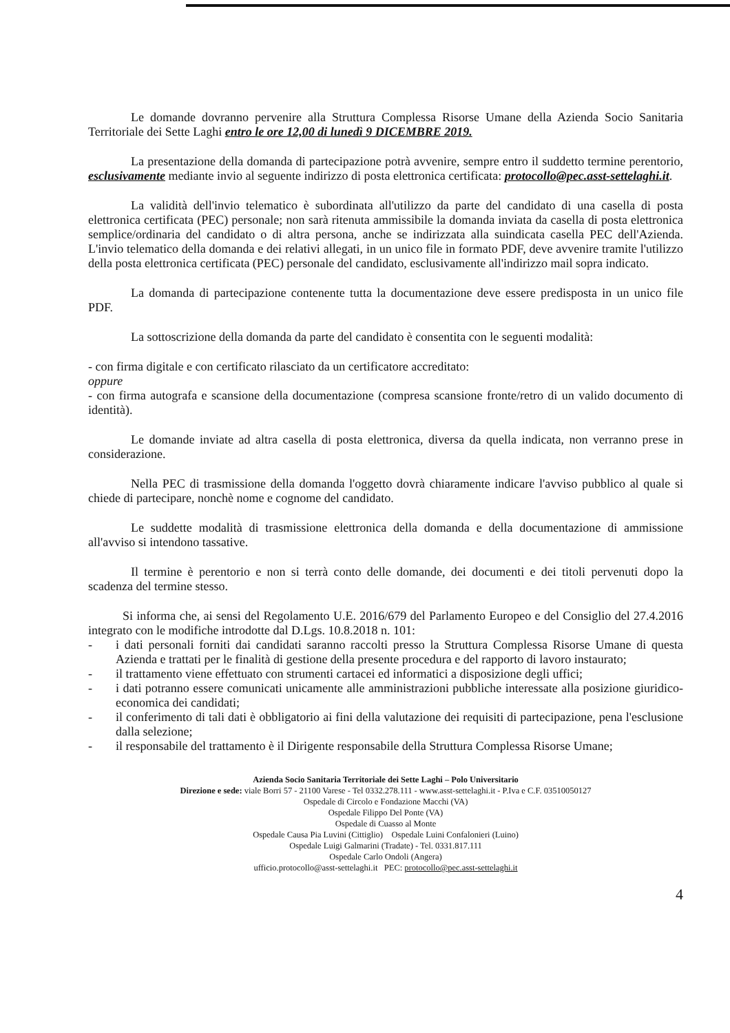Le domande dovranno pervenire alla Struttura Complessa Risorse Umane della Azienda Socio Sanitaria Territoriale dei Sette Laghi entro le ore 12,00 di lunedì 9 DICEMBRE 2019.
La presentazione della domanda di partecipazione potrà avvenire, sempre entro il suddetto termine perentorio, esclusivamente mediante invio al seguente indirizzo di posta elettronica certificata: protocollo@pec.asst-settelaghi.it.
La validità dell'invio telematico è subordinata all'utilizzo da parte del candidato di una casella di posta elettronica certificata (PEC) personale; non sarà ritenuta ammissibile la domanda inviata da casella di posta elettronica semplice/ordinaria del candidato o di altra persona, anche se indirizzata alla suindicata casella PEC dell'Azienda. L'invio telematico della domanda e dei relativi allegati, in un unico file in formato PDF, deve avvenire tramite l'utilizzo della posta elettronica certificata (PEC) personale del candidato, esclusivamente all'indirizzo mail sopra indicato.
La domanda di partecipazione contenente tutta la documentazione deve essere predisposta in un unico file PDF.
La sottoscrizione della domanda da parte del candidato è consentita con le seguenti modalità:
- con firma digitale e con certificato rilasciato da un certificatore accreditato:
oppure
- con firma autografa e scansione della documentazione (compresa scansione fronte/retro di un valido documento di identità).
Le domande inviate ad altra casella di posta elettronica, diversa da quella indicata, non verranno prese in considerazione.
Nella PEC di trasmissione della domanda l'oggetto dovrà chiaramente indicare l'avviso pubblico al quale si chiede di partecipare, nonchè nome e cognome del candidato.
Le suddette modalità di trasmissione elettronica della domanda e della documentazione di ammissione all'avviso si intendono tassative.
Il termine è perentorio e non si terrà conto delle domande, dei documenti e dei titoli pervenuti dopo la scadenza del termine stesso.
Si informa che, ai sensi del Regolamento U.E. 2016/679 del Parlamento Europeo e del Consiglio del 27.4.2016 integrato con le modifiche introdotte dal D.Lgs. 10.8.2018 n. 101:
- i dati personali forniti dai candidati saranno raccolti presso la Struttura Complessa Risorse Umane di questa Azienda e trattati per le finalità di gestione della presente procedura e del rapporto di lavoro instaurato;
- il trattamento viene effettuato con strumenti cartacei ed informatici a disposizione degli uffici;
- i dati potranno essere comunicati unicamente alle amministrazioni pubbliche interessate alla posizione giuridico-economica dei candidati;
- il conferimento di tali dati è obbligatorio ai fini della valutazione dei requisiti di partecipazione, pena l'esclusione dalla selezione;
- il responsabile del trattamento è il Dirigente responsabile della Struttura Complessa Risorse Umane;
Azienda Socio Sanitaria Territoriale dei Sette Laghi – Polo Universitario
Direzione e sede: viale Borri 57 - 21100 Varese - Tel 0332.278.111 - www.asst-settelaghi.it - P.Iva e C.F. 03510050127
Ospedale di Circolo e Fondazione Macchi (VA)
Ospedale Filippo Del Ponte (VA)
Ospedale di Cuasso al Monte
Ospedale Causa Pia Luvini (Cittiglio) Ospedale Luini Confalonieri (Luino)
Ospedale Luigi Galmarini (Tradate) - Tel. 0331.817.111
Ospedale Carlo Ondoli (Angera)
ufficio.protocollo@asst-settelaghi.it PEC: protocollo@pec.asst-settelaghi.it
4